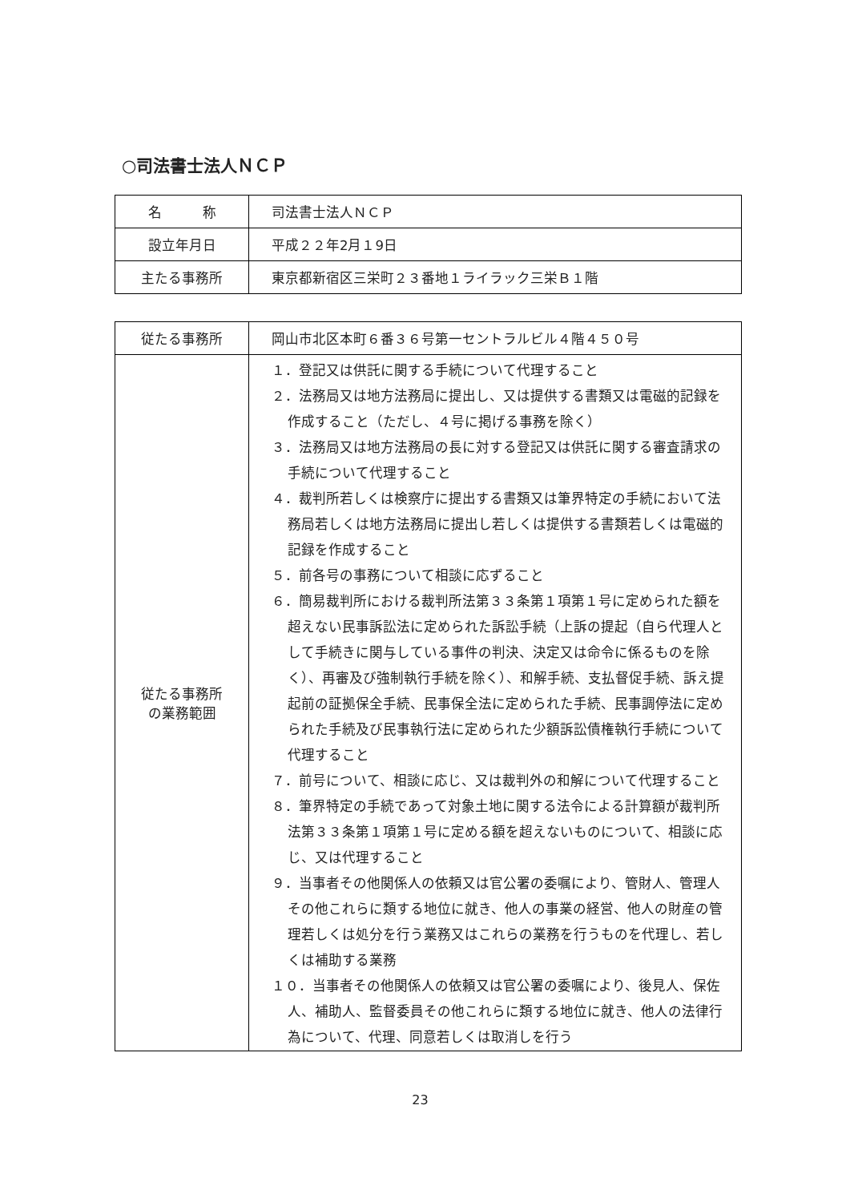○司法書士法人ＮＣＰ
| 名 称 | 司法書士法人ＮＣＰ |
| 設立年月日 | 平成２２年2月１9日 |
| 主たる事務所 | 東京都新宿区三栄町２３番地１ライラック三栄Ｂ１階 |
| 従たる事務所 | 岡山市北区本町６番３６号第一セントラルビル４階４５０号 |
| 従たる事務所 の業務範囲 | １．登記又は供託に関する手続について代理すること ２．法務局又は地方法務局に提出し、又は提供する書類又は電磁的記録を作成すること（ただし、４号に掲げる事務を除く） ３．法務局又は地方法務局の長に対する登記又は供託に関する審査請求の手続について代理すること ４．裁判所若しくは検察庁に提出する書類又は筆界特定の手続において法務局若しくは地方法務局に提出し若しくは提供する書類若しくは電磁的記録を作成すること ５．前各号の事務について相談に応ずること ６．簡易裁判所における裁判所法第３３条第１項第１号に定められた額を超えない民事訴訟法に定められた訴訟手続（上訴の提起（自ら代理人として手続きに関与している事件の判決、決定又は命令に係るものを除く）、再審及び強制執行手続を除く）、和解手続、支払督促手続、訴え提起前の証拠保全手続、民事保全法に定められた手続、民事調停法に定められた手続及び民事執行法に定められた少額訴訟債権執行手続について代理すること ７．前号について、相談に応じ、又は裁判外の和解について代理すること ８．筆界特定の手続であって対象土地に関する法令による計算額が裁判所法第３３条第１項第１号に定める額を超えないものについて、相談に応じ、又は代理すること ９．当事者その他関係人の依頼又は官公署の委嘱により、管財人、管理人その他これらに類する地位に就き、他人の事業の経営、他人の財産の管理若しくは処分を行う業務又はこれらの業務を行うものを代理し、若しくは補助する業務 １０．当事者その他関係人の依頼又は官公署の委嘱により、後見人、保佐人、補助人、監督委員その他これらに類する地位に就き、他人の法律行為について、代理、同意若しくは取消しを行う |
23